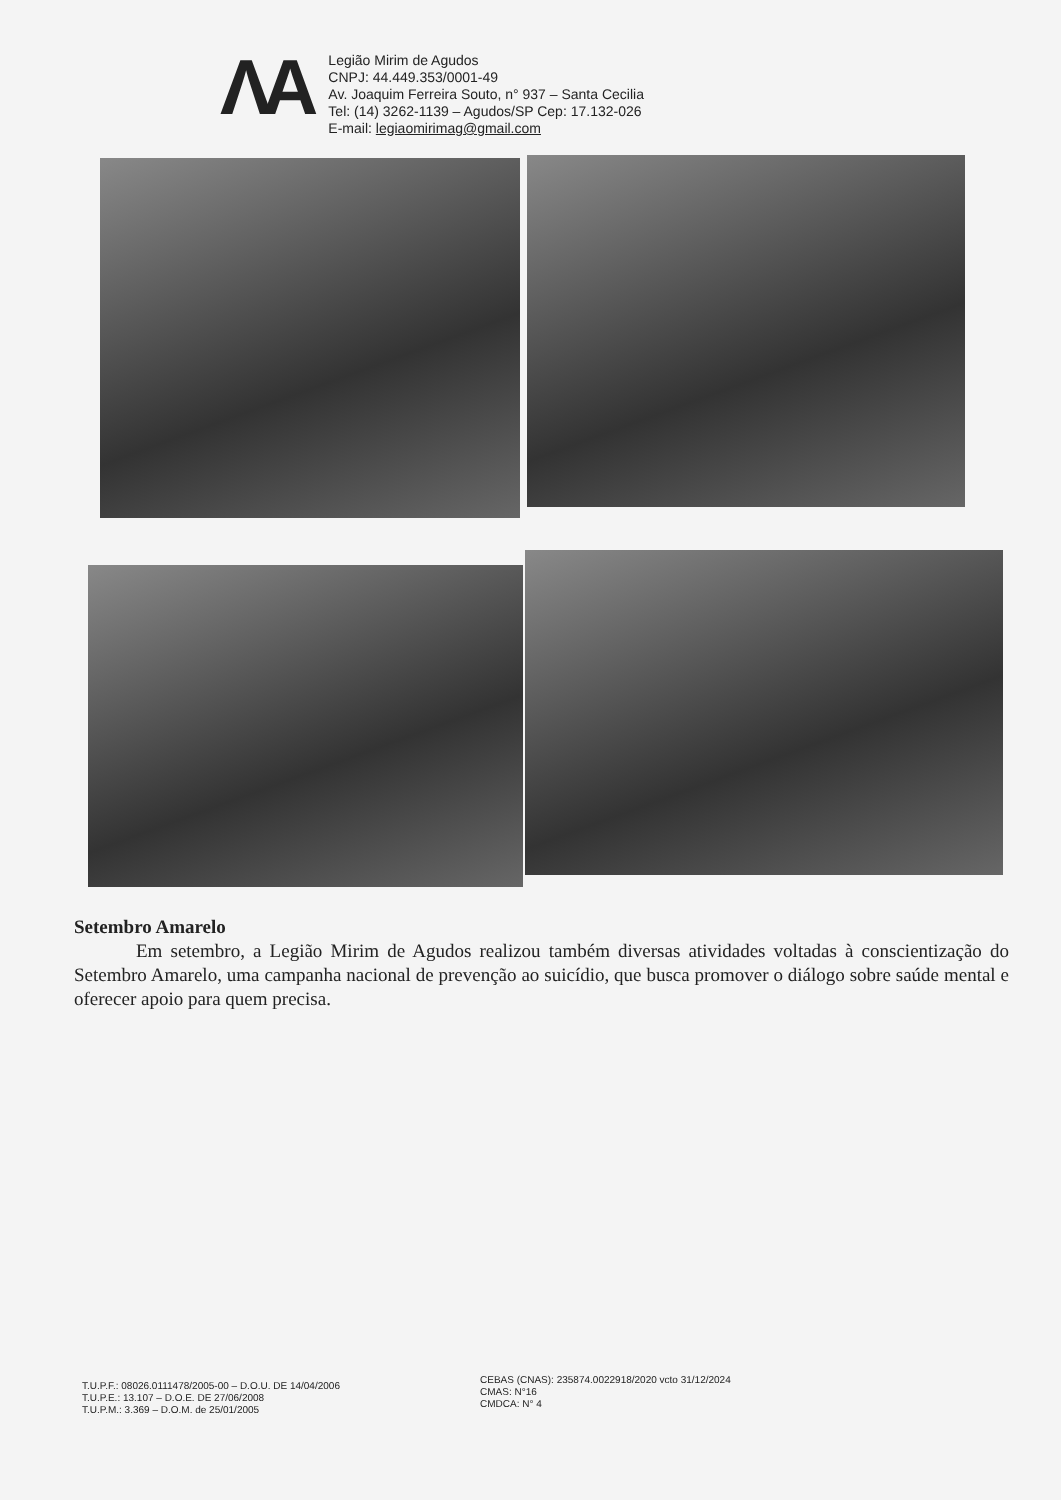ΛA
Legião Mirim de Agudos
CNPJ: 44.449.353/0001-49
Av. Joaquim Ferreira Souto, n° 937 – Santa Cecilia
Tel: (14) 3262-1139 – Agudos/SP Cep: 17.132-026
E-mail: legiaomirimag@gmail.com
Setembro Amarelo
Em setembro, a Legião Mirim de Agudos realizou também diversas atividades voltadas à conscientização do Setembro Amarelo, uma campanha nacional de prevenção ao suicídio, que busca promover o diálogo sobre saúde mental e oferecer apoio para quem precisa.
T.U.P.F.: 08026.0111478/2005-00 – D.O.U. DE 14/04/2006
T.U.P.E.: 13.107 – D.O.E. DE 27/06/2008
T.U.P.M.: 3.369 – D.O.M. de 25/01/2005
CEBAS (CNAS): 235874.0022918/2020 vcto 31/12/2024
CMAS: N°16
CMDCA: N° 4